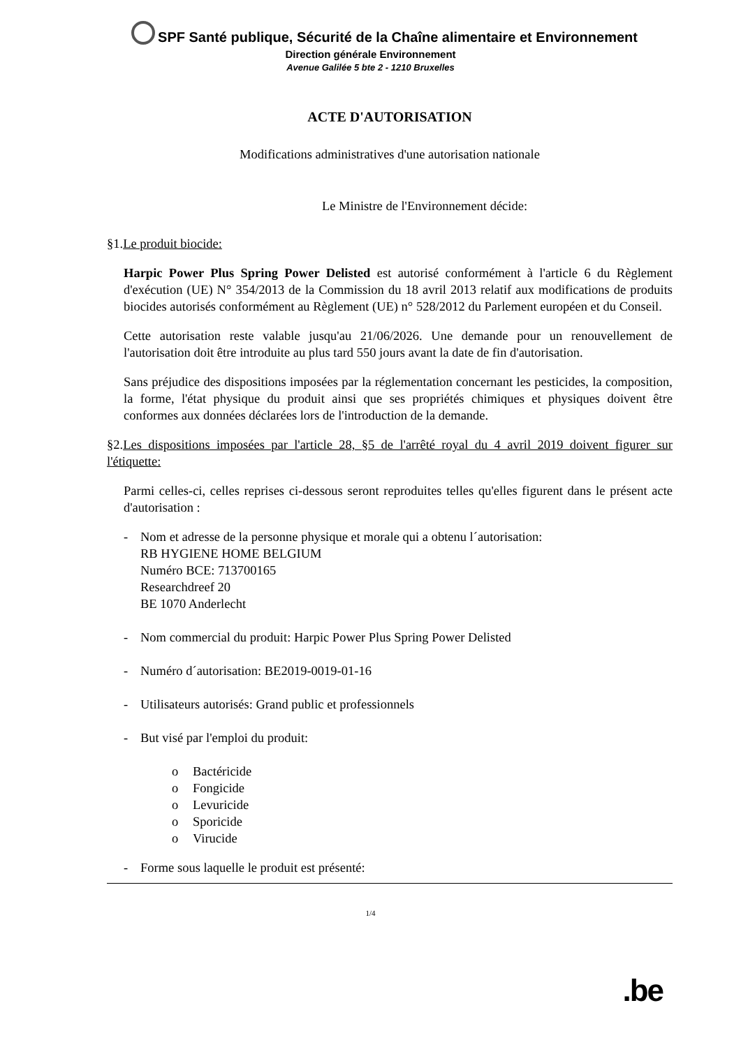SPF Santé publique, Sécurité de la Chaîne alimentaire et Environnement
Direction générale Environnement
Avenue Galilée 5 bte 2 - 1210 Bruxelles
ACTE D'AUTORISATION
Modifications administratives d'une autorisation nationale
Le Ministre de l'Environnement décide:
§1.Le produit biocide:
Harpic Power Plus Spring Power Delisted est autorisé conformément à l'article 6 du Règlement d'exécution (UE) N° 354/2013 de la Commission du 18 avril 2013 relatif aux modifications de produits biocides autorisés conformément au Règlement (UE) n° 528/2012 du Parlement européen et du Conseil.
Cette autorisation reste valable jusqu'au 21/06/2026. Une demande pour un renouvellement de l'autorisation doit être introduite au plus tard 550 jours avant la date de fin d'autorisation.
Sans préjudice des dispositions imposées par la réglementation concernant les pesticides, la composition, la forme, l'état physique du produit ainsi que ses propriétés chimiques et physiques doivent être conformes aux données déclarées lors de l'introduction de la demande.
§2.Les dispositions imposées par l'article 28, §5 de l'arrêté royal du 4 avril 2019 doivent figurer sur l'étiquette:
Parmi celles-ci, celles reprises ci-dessous seront reproduites telles qu'elles figurent dans le présent acte d'autorisation :
- Nom et adresse de la personne physique et morale qui a obtenu l´autorisation:
RB HYGIENE HOME BELGIUM
Numéro BCE: 713700165
Researchdreef 20
BE 1070 Anderlecht
- Nom commercial du produit: Harpic Power Plus Spring Power Delisted
- Numéro d´autorisation: BE2019-0019-01-16
- Utilisateurs autorisés: Grand public et professionnels
- But visé par l'emploi du produit:
o Bactéricide
o Fongicide
o Levuricide
o Sporicide
o Virucide
- Forme sous laquelle le produit est présenté:
1/4
.be